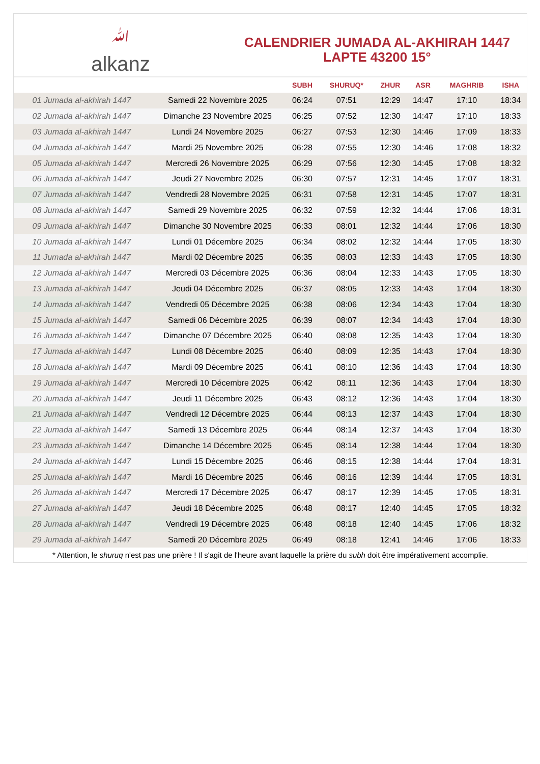ﷲalkanz
CALENDRIER JUMADA AL-AKHIRAH 1447
LAPTE 43200 15°
| | | SUBH | SHURUQ* | ZHUR | ASR | MAGHRIB | ISHA |
| --- | --- | --- | --- | --- | --- | --- | --- |
| 01 Jumada al-akhirah 1447 | Samedi 22 Novembre 2025 | 06:24 | 07:51 | 12:29 | 14:47 | 17:10 | 18:34 |
| 02 Jumada al-akhirah 1447 | Dimanche 23 Novembre 2025 | 06:25 | 07:52 | 12:30 | 14:47 | 17:10 | 18:33 |
| 03 Jumada al-akhirah 1447 | Lundi 24 Novembre 2025 | 06:27 | 07:53 | 12:30 | 14:46 | 17:09 | 18:33 |
| 04 Jumada al-akhirah 1447 | Mardi 25 Novembre 2025 | 06:28 | 07:55 | 12:30 | 14:46 | 17:08 | 18:32 |
| 05 Jumada al-akhirah 1447 | Mercredi 26 Novembre 2025 | 06:29 | 07:56 | 12:30 | 14:45 | 17:08 | 18:32 |
| 06 Jumada al-akhirah 1447 | Jeudi 27 Novembre 2025 | 06:30 | 07:57 | 12:31 | 14:45 | 17:07 | 18:31 |
| 07 Jumada al-akhirah 1447 | Vendredi 28 Novembre 2025 | 06:31 | 07:58 | 12:31 | 14:45 | 17:07 | 18:31 |
| 08 Jumada al-akhirah 1447 | Samedi 29 Novembre 2025 | 06:32 | 07:59 | 12:32 | 14:44 | 17:06 | 18:31 |
| 09 Jumada al-akhirah 1447 | Dimanche 30 Novembre 2025 | 06:33 | 08:01 | 12:32 | 14:44 | 17:06 | 18:30 |
| 10 Jumada al-akhirah 1447 | Lundi 01 Décembre 2025 | 06:34 | 08:02 | 12:32 | 14:44 | 17:05 | 18:30 |
| 11 Jumada al-akhirah 1447 | Mardi 02 Décembre 2025 | 06:35 | 08:03 | 12:33 | 14:43 | 17:05 | 18:30 |
| 12 Jumada al-akhirah 1447 | Mercredi 03 Décembre 2025 | 06:36 | 08:04 | 12:33 | 14:43 | 17:05 | 18:30 |
| 13 Jumada al-akhirah 1447 | Jeudi 04 Décembre 2025 | 06:37 | 08:05 | 12:33 | 14:43 | 17:04 | 18:30 |
| 14 Jumada al-akhirah 1447 | Vendredi 05 Décembre 2025 | 06:38 | 08:06 | 12:34 | 14:43 | 17:04 | 18:30 |
| 15 Jumada al-akhirah 1447 | Samedi 06 Décembre 2025 | 06:39 | 08:07 | 12:34 | 14:43 | 17:04 | 18:30 |
| 16 Jumada al-akhirah 1447 | Dimanche 07 Décembre 2025 | 06:40 | 08:08 | 12:35 | 14:43 | 17:04 | 18:30 |
| 17 Jumada al-akhirah 1447 | Lundi 08 Décembre 2025 | 06:40 | 08:09 | 12:35 | 14:43 | 17:04 | 18:30 |
| 18 Jumada al-akhirah 1447 | Mardi 09 Décembre 2025 | 06:41 | 08:10 | 12:36 | 14:43 | 17:04 | 18:30 |
| 19 Jumada al-akhirah 1447 | Mercredi 10 Décembre 2025 | 06:42 | 08:11 | 12:36 | 14:43 | 17:04 | 18:30 |
| 20 Jumada al-akhirah 1447 | Jeudi 11 Décembre 2025 | 06:43 | 08:12 | 12:36 | 14:43 | 17:04 | 18:30 |
| 21 Jumada al-akhirah 1447 | Vendredi 12 Décembre 2025 | 06:44 | 08:13 | 12:37 | 14:43 | 17:04 | 18:30 |
| 22 Jumada al-akhirah 1447 | Samedi 13 Décembre 2025 | 06:44 | 08:14 | 12:37 | 14:43 | 17:04 | 18:30 |
| 23 Jumada al-akhirah 1447 | Dimanche 14 Décembre 2025 | 06:45 | 08:14 | 12:38 | 14:44 | 17:04 | 18:30 |
| 24 Jumada al-akhirah 1447 | Lundi 15 Décembre 2025 | 06:46 | 08:15 | 12:38 | 14:44 | 17:04 | 18:31 |
| 25 Jumada al-akhirah 1447 | Mardi 16 Décembre 2025 | 06:46 | 08:16 | 12:39 | 14:44 | 17:05 | 18:31 |
| 26 Jumada al-akhirah 1447 | Mercredi 17 Décembre 2025 | 06:47 | 08:17 | 12:39 | 14:45 | 17:05 | 18:31 |
| 27 Jumada al-akhirah 1447 | Jeudi 18 Décembre 2025 | 06:48 | 08:17 | 12:40 | 14:45 | 17:05 | 18:32 |
| 28 Jumada al-akhirah 1447 | Vendredi 19 Décembre 2025 | 06:48 | 08:18 | 12:40 | 14:45 | 17:06 | 18:32 |
| 29 Jumada al-akhirah 1447 | Samedi 20 Décembre 2025 | 06:49 | 08:18 | 12:41 | 14:46 | 17:06 | 18:33 |
* Attention, le shuruq n'est pas une prière ! Il s'agit de l'heure avant laquelle la prière du subh doit être impérativement accomplie.